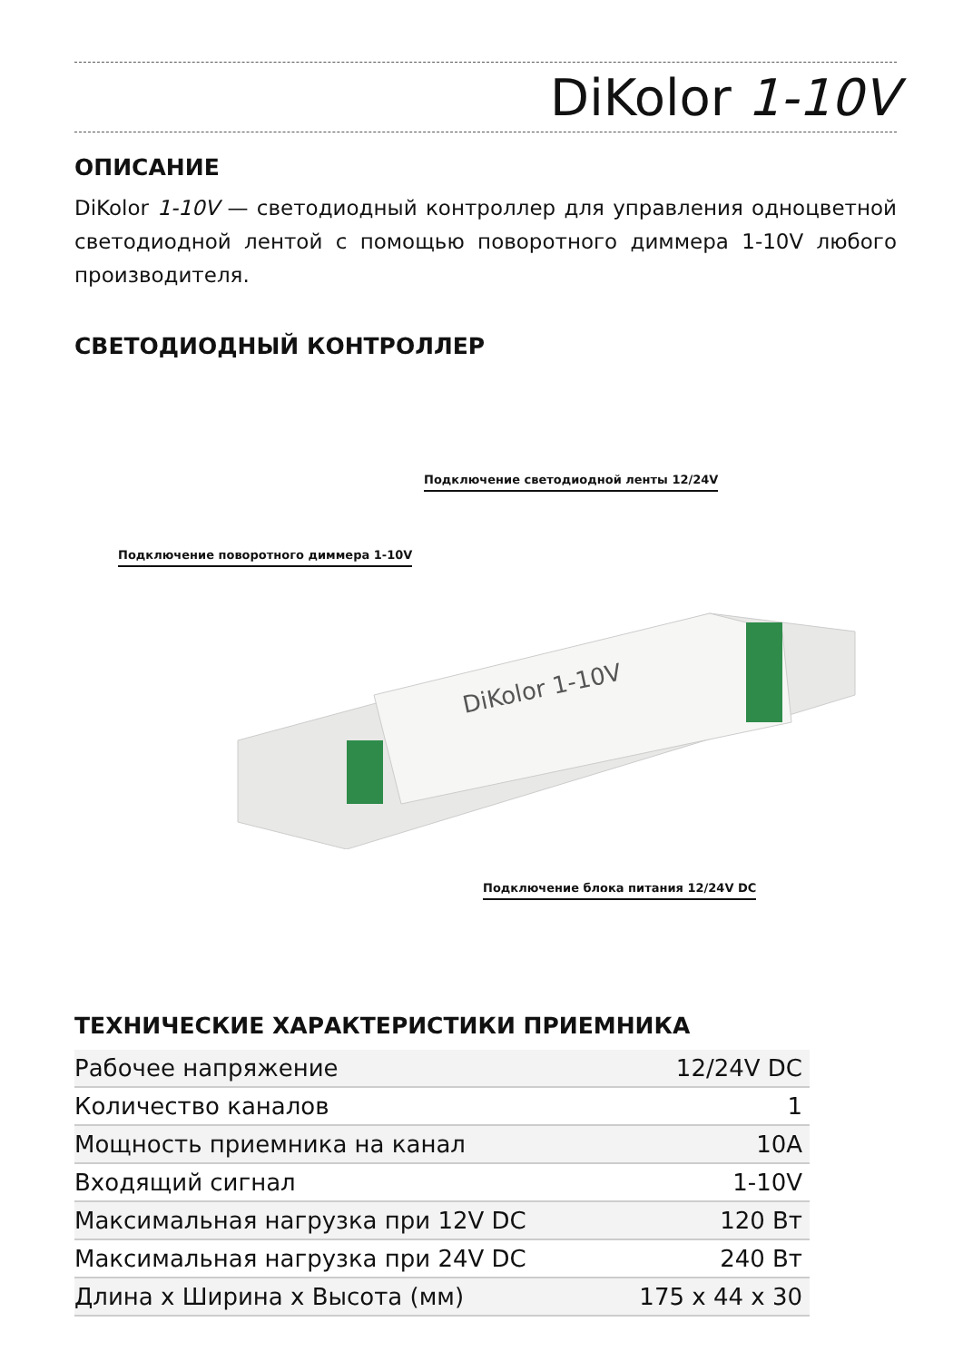DiKolor 1-10V
ОПИСАНИЕ
DiKolor 1-10V — светодиодный контроллер для управления одноцветной светодиодной лентой с помощью поворотного диммера 1-10V любого производителя.
СВЕТОДИОДНЫЙ КОНТРОЛЛЕР
Подключение светодиодной ленты 12/24V
Подключение поворотного диммера 1-10V
DiKolor 1-10V
Подключение блока питания 12/24V DC
ТЕХНИЧЕСКИЕ ХАРАКТЕРИСТИКИ ПРИЕМНИКА
| Рабочее напряжение | 12/24V DC |
| Количество каналов | 1 |
| Мощность приемника на канал | 10A |
| Входящий сигнал | 1-10V |
| Максимальная нагрузка при 12V DC | 120 Вт |
| Максимальная нагрузка при 24V DC | 240 Вт |
| Длина x Ширина x Высота (мм) | 175 x 44 x 30 |